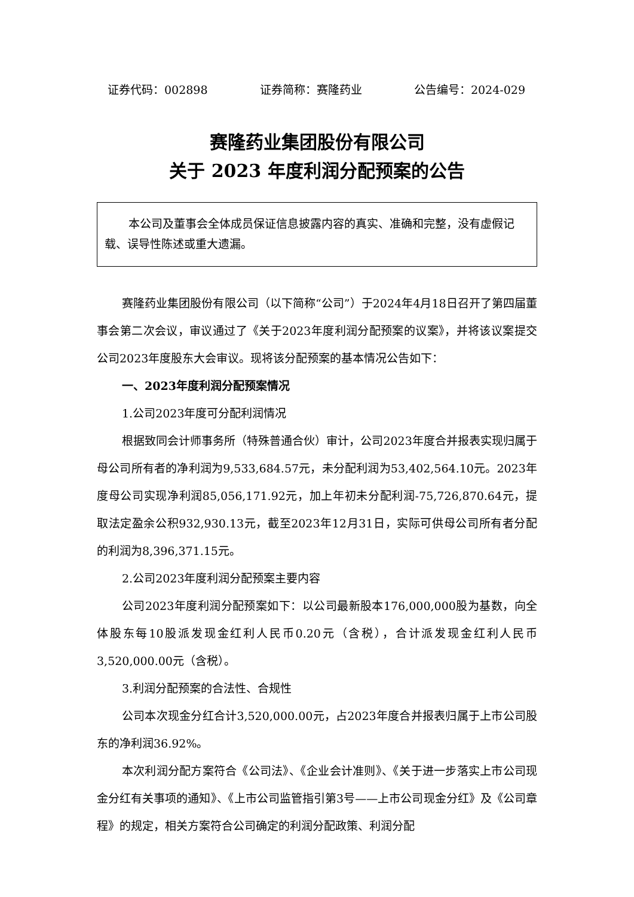证券代码：002898 证券简称：赛隆药业 公告编号：2024-029
赛隆药业集团股份有限公司
关于 2023 年度利润分配预案的公告
本公司及董事会全体成员保证信息披露内容的真实、准确和完整，没有虚假记载、误导性陈述或重大遗漏。
赛隆药业集团股份有限公司（以下简称“公司”）于2024年4月18日召开了第四届董事会第二次会议，审议通过了《关于2023年度利润分配预案的议案》，并将该议案提交公司2023年度股东大会审议。现将该分配预案的基本情况公告如下：
一、2023年度利润分配预案情况
1.公司2023年度可分配利润情况
根据致同会计师事务所（特殊普通合伙）审计，公司2023年度合并报表实现归属于母公司所有者的净利润为9,533,684.57元，未分配利润为53,402,564.10元。2023年度母公司实现净利润85,056,171.92元，加上年初未分配利润-75,726,870.64元，提取法定盈余公积932,930.13元，截至2023年12月31日，实际可供母公司所有者分配的利润为8,396,371.15元。
2.公司2023年度利润分配预案主要内容
公司2023年度利润分配预案如下：以公司最新股本176,000,000股为基数，向全体股东每10股派发现金红利人民币0.20元（含税），合计派发现金红利人民币3,520,000.00元（含税）。
3.利润分配预案的合法性、合规性
公司本次现金分红合计3,520,000.00元，占2023年度合并报表归属于上市公司股东的净利润36.92%。
本次利润分配方案符合《公司法》、《企业会计准则》、《关于进一步落实上市公司现金分红有关事项的通知》、《上市公司监管指引第3号——上市公司现金分红》及《公司章程》的规定，相关方案符合公司确定的利润分配政策、利润分配